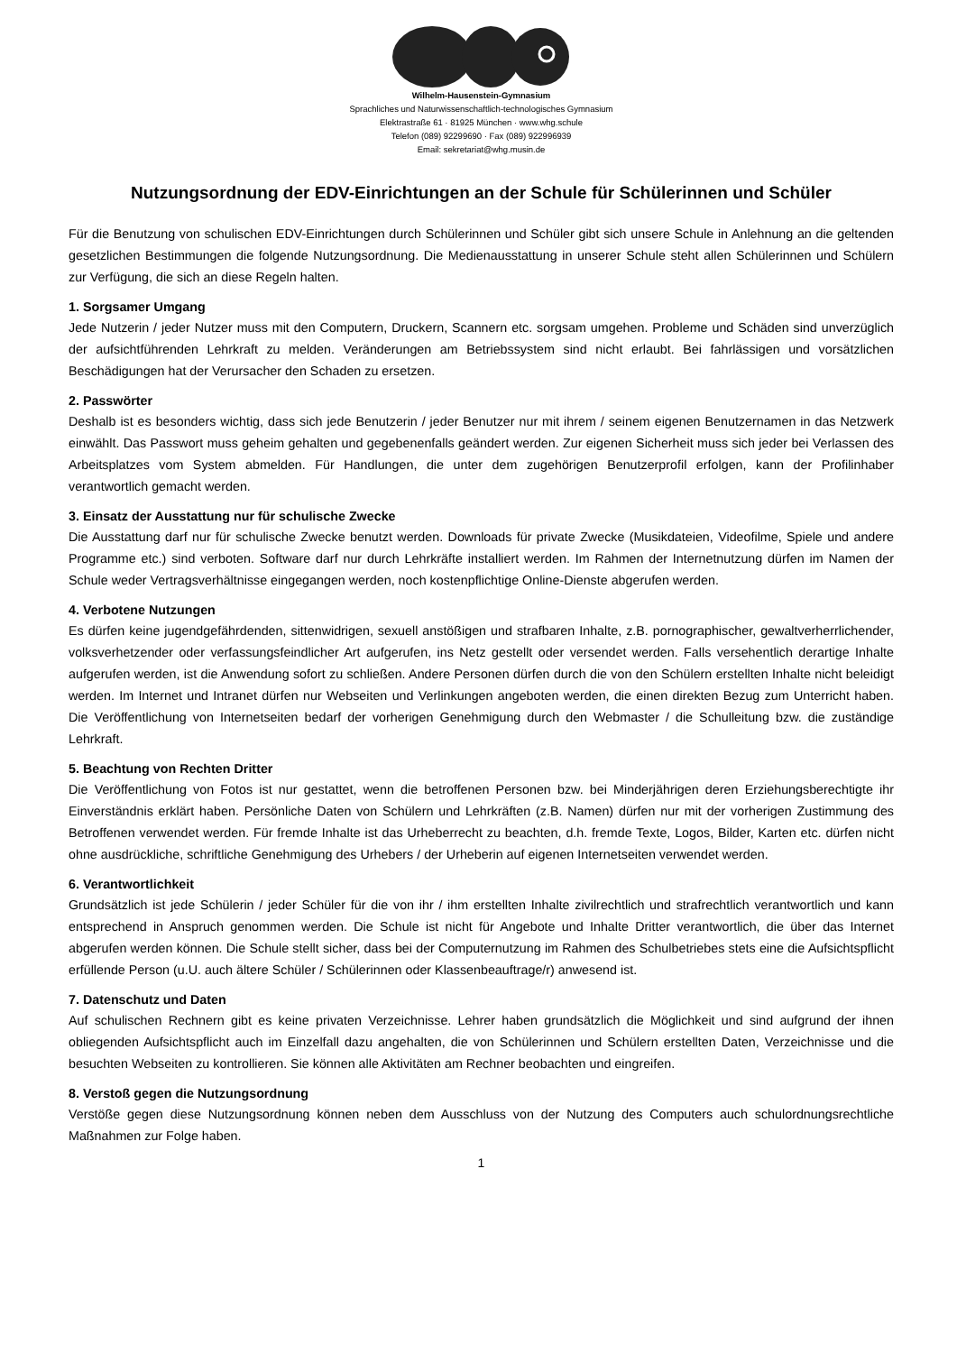Wilhelm-Hausenstein-Gymnasium
Sprachliches und Naturwissenschaftlich-technologisches Gymnasium
Elektrastraße 61 · 81925 München · www.whg.schule
Telefon (089) 92299690 · Fax (089) 922996939
Email: sekretariat@whg.musin.de
Nutzungsordnung der EDV-Einrichtungen an der Schule für Schülerinnen und Schüler
Für die Benutzung von schulischen EDV-Einrichtungen durch Schülerinnen und Schüler gibt sich unsere Schule in Anlehnung an die geltenden gesetzlichen Bestimmungen die folgende Nutzungsordnung. Die Medienausstattung in unserer Schule steht allen Schülerinnen und Schülern zur Verfügung, die sich an diese Regeln halten.
1. Sorgsamer Umgang
Jede Nutzerin / jeder Nutzer muss mit den Computern, Druckern, Scannern etc. sorgsam umgehen. Probleme und Schäden sind unverzüglich der aufsichtführenden Lehrkraft zu melden. Veränderungen am Betriebssystem sind nicht erlaubt. Bei fahrlässigen und vorsätzlichen Beschädigungen hat der Verursacher den Schaden zu ersetzen.
2. Passwörter
Deshalb ist es besonders wichtig, dass sich jede Benutzerin / jeder Benutzer nur mit ihrem / seinem eigenen Benutzernamen in das Netzwerk einwählt. Das Passwort muss geheim gehalten und gegebenenfalls geändert werden. Zur eigenen Sicherheit muss sich jeder bei Verlassen des Arbeitsplatzes vom System abmelden. Für Handlungen, die unter dem zugehörigen Benutzerprofil erfolgen, kann der Profilinhaber verantwortlich gemacht werden.
3. Einsatz der Ausstattung nur für schulische Zwecke
Die Ausstattung darf nur für schulische Zwecke benutzt werden. Downloads für private Zwecke (Musikdateien, Videofilme, Spiele und andere Programme etc.) sind verboten. Software darf nur durch Lehrkräfte installiert werden. Im Rahmen der Internetnutzung dürfen im Namen der Schule weder Vertragsverhältnisse eingegangen werden, noch kostenpflichtige Online-Dienste abgerufen werden.
4. Verbotene Nutzungen
Es dürfen keine jugendgefährdenden, sittenwidrigen, sexuell anstößigen und strafbaren Inhalte, z.B. pornographischer, gewaltverherrlichender, volksverhetzender oder verfassungsfeindlicher Art aufgerufen, ins Netz gestellt oder versendet werden. Falls versehentlich derartige Inhalte aufgerufen werden, ist die Anwendung sofort zu schließen. Andere Personen dürfen durch die von den Schülern erstellten Inhalte nicht beleidigt werden. Im Internet und Intranet dürfen nur Webseiten und Verlinkungen angeboten werden, die einen direkten Bezug zum Unterricht haben. Die Veröffentlichung von Internetseiten bedarf der vorherigen Genehmigung durch den Webmaster / die Schulleitung bzw. die zuständige Lehrkraft.
5. Beachtung von Rechten Dritter
Die Veröffentlichung von Fotos ist nur gestattet, wenn die betroffenen Personen bzw. bei Minderjährigen deren Erziehungsberechtigte ihr Einverständnis erklärt haben. Persönliche Daten von Schülern und Lehrkräften (z.B. Namen) dürfen nur mit der vorherigen Zustimmung des Betroffenen verwendet werden. Für fremde Inhalte ist das Urheberrecht zu beachten, d.h. fremde Texte, Logos, Bilder, Karten etc. dürfen nicht ohne ausdrückliche, schriftliche Genehmigung des Urhebers / der Urheberin auf eigenen Internetseiten verwendet werden.
6. Verantwortlichkeit
Grundsätzlich ist jede Schülerin / jeder Schüler für die von ihr / ihm erstellten Inhalte zivilrechtlich und strafrechtlich verantwortlich und kann entsprechend in Anspruch genommen werden. Die Schule ist nicht für Angebote und Inhalte Dritter verantwortlich, die über das Internet abgerufen werden können. Die Schule stellt sicher, dass bei der Computernutzung im Rahmen des Schulbetriebes stets eine die Aufsichtspflicht erfüllende Person (u.U. auch ältere Schüler / Schülerinnen oder Klassenbeauftrage/r) anwesend ist.
7. Datenschutz und Daten
Auf schulischen Rechnern gibt es keine privaten Verzeichnisse. Lehrer haben grundsätzlich die Möglichkeit und sind aufgrund der ihnen obliegenden Aufsichtspflicht auch im Einzelfall dazu angehalten, die von Schülerinnen und Schülern erstellten Daten, Verzeichnisse und die besuchten Webseiten zu kontrollieren. Sie können alle Aktivitäten am Rechner beobachten und eingreifen.
8. Verstoß gegen die Nutzungsordnung
Verstöße gegen diese Nutzungsordnung können neben dem Ausschluss von der Nutzung des Computers auch schulordnungsrechtliche Maßnahmen zur Folge haben.
1